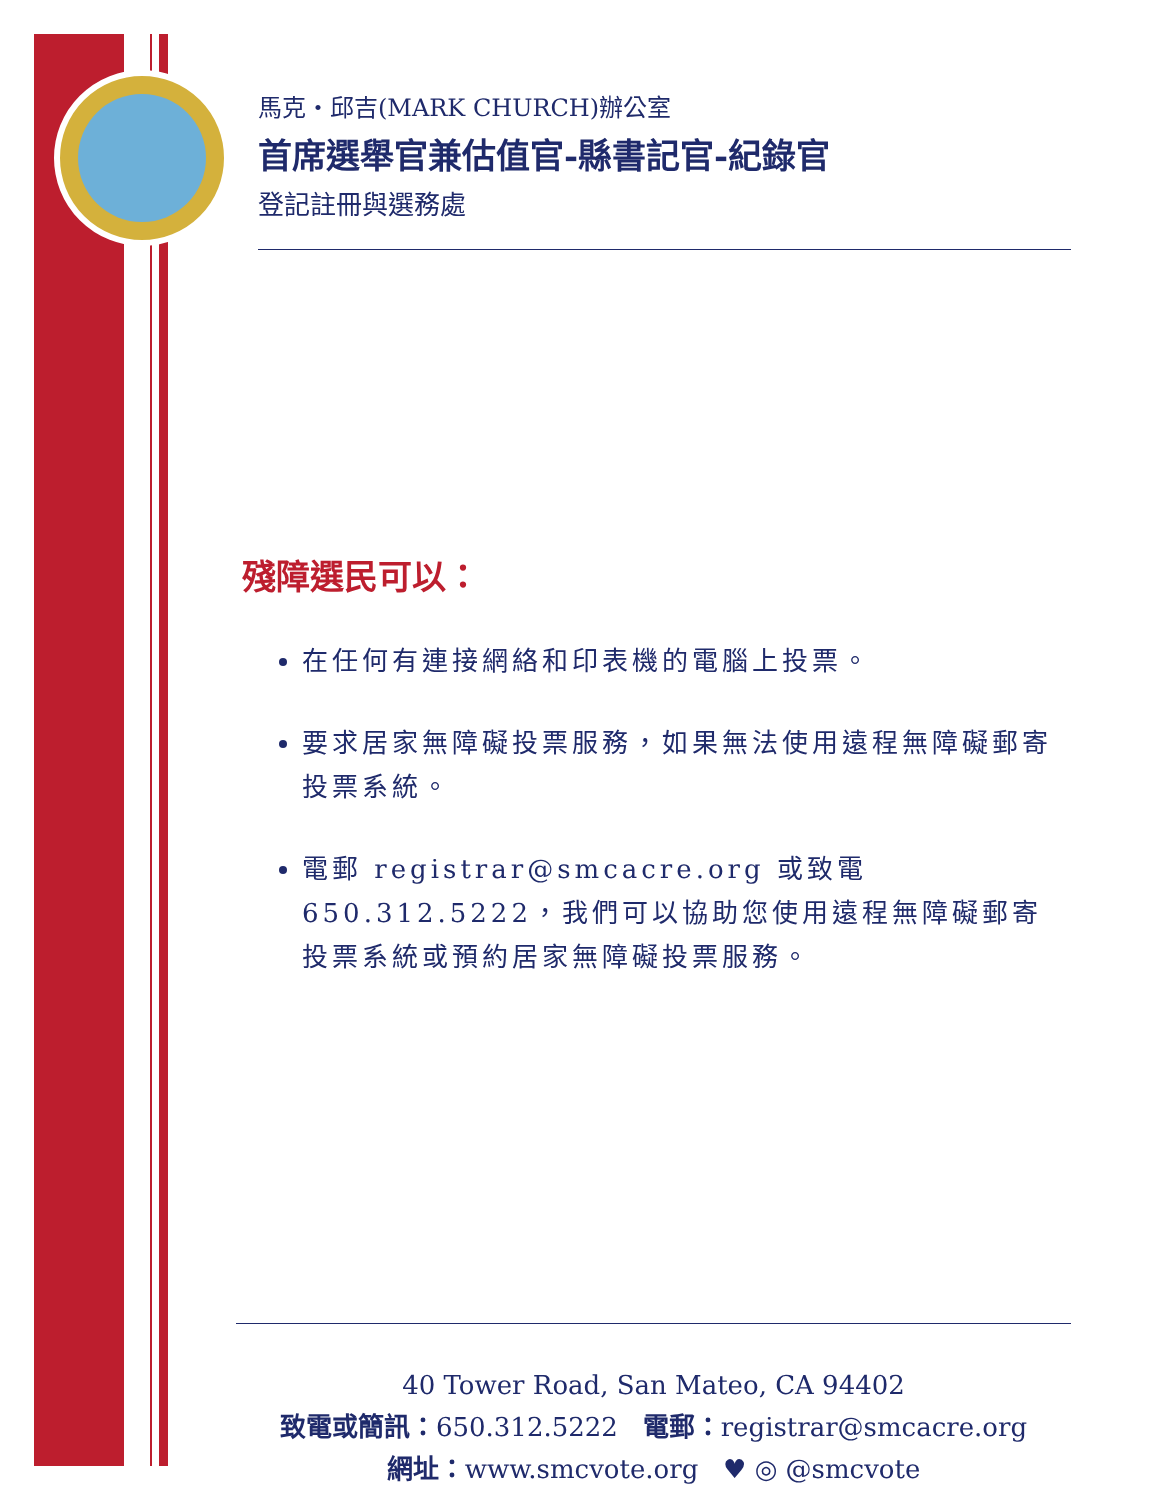馬克・邱吉(MARK CHURCH)辦公室
首席選舉官兼估值官-縣書記官-紀錄官
登記註冊與選務處
殘障選民可以：
在任何有連接網絡和印表機的電腦上投票。
要求居家無障礙投票服務，如果無法使用遠程無障礙郵寄投票系統。
電郵 registrar@smcacre.org 或致電650.312.5222，我們可以協助您使用遠程無障礙郵寄投票系統或預約居家無障礙投票服務。
40 Tower Road, San Mateo, CA 94402
致電或簡訊：650.312.5222 電郵：registrar@smcacre.org
網址：www.smcvote.org ♥ ◎ @smcvote